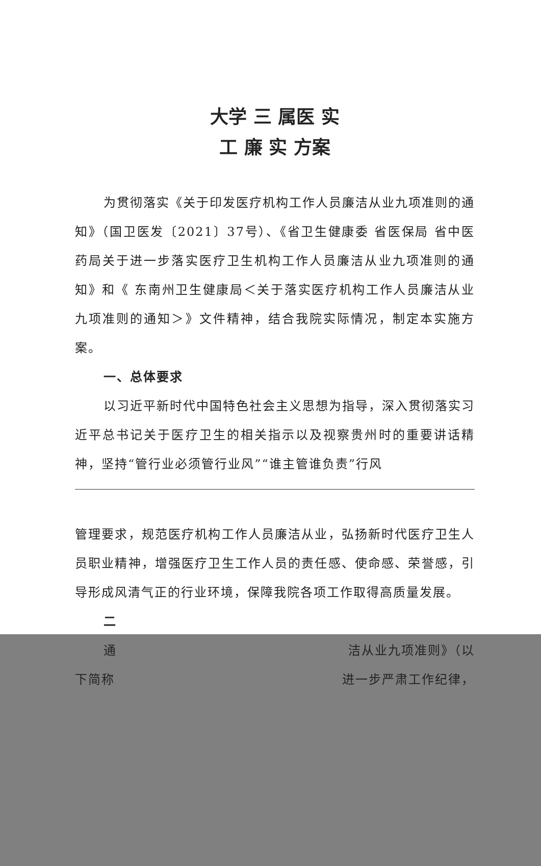大学 三 属医 实
工 廉 实 方案
为贯彻落实《关于印发医疗机构工作人员廉洁从业九项准则的通知》（国卫医发〔2021〕37号）、《省卫生健康委 省医保局 省中医药局关于进一步落实医疗卫生机构工作人员廉洁从业九项准则的通知》和《 东南州卫生健康局＜关于落实医疗机构工作人员廉洁从业九项准则的通知＞》文件精神，结合我院实际情况，制定本实施方案。
一、总体要求
以习近平新时代中国特色社会主义思想为指导，深入贯彻落实习近平总书记关于医疗卫生的相关指示以及视察贵州时的重要讲话精神，坚持“管行业必须管行业风”“谁主管谁负责”行风
管理要求，规范医疗机构工作人员廉洁从业，弘扬新时代医疗卫生人员职业精神，增强医疗卫生工作人员的责任感、使命感、荣誉感，引导形成风清气正的行业环境，保障我院各项工作取得高质量发展。
二
通 洁从业九项准则》（以
下简称 进一步严肃工作纪律，